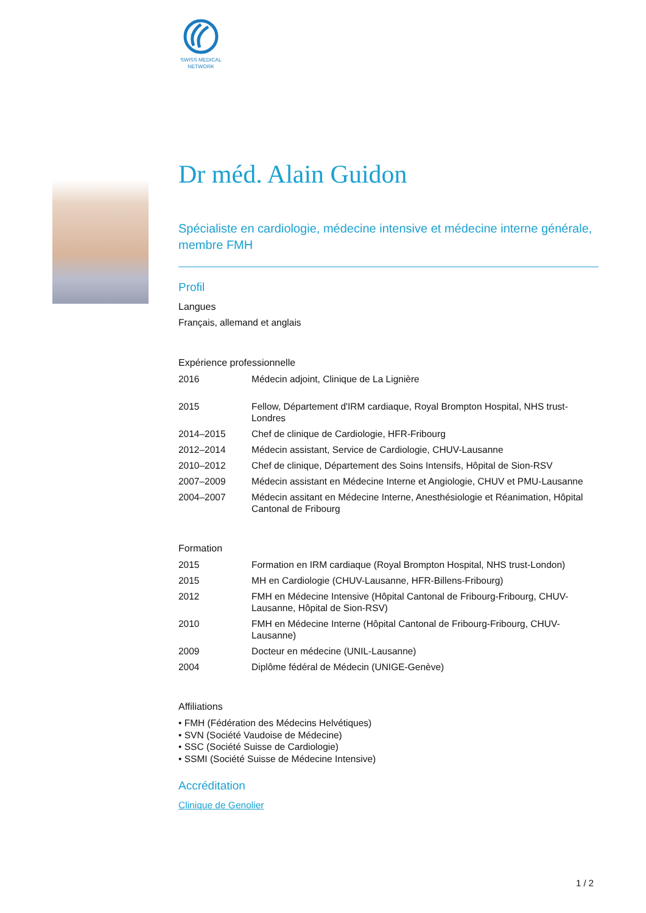SWISS MEDICAL NETWORK
Dr méd. Alain Guidon
Spécialiste en cardiologie, médecine intensive et médecine interne générale, membre FMH
Profil
Langues
Français, allemand et anglais
Expérience professionnelle
| 2016 | Médecin adjoint, Clinique de La Lignière |
| 2015 | Fellow, Département d'IRM cardiaque, Royal Brompton Hospital, NHS trust-Londres |
| 2014–2015 | Chef de clinique de Cardiologie, HFR-Fribourg |
| 2012–2014 | Médecin assistant, Service de Cardiologie, CHUV-Lausanne |
| 2010–2012 | Chef de clinique, Département des Soins Intensifs, Hôpital de Sion-RSV |
| 2007–2009 | Médecin assistant en Médecine Interne et Angiologie, CHUV et PMU-Lausanne |
| 2004–2007 | Médecin assitant en Médecine Interne, Anesthésiologie et Réanimation, Hôpital Cantonal de Fribourg |
Formation
| 2015 | Formation en IRM cardiaque (Royal Brompton Hospital, NHS trust-London) |
| 2015 | MH en Cardiologie (CHUV-Lausanne, HFR-Billens-Fribourg) |
| 2012 | FMH en Médecine Intensive (Hôpital Cantonal de Fribourg-Fribourg, CHUV-Lausanne, Hôpital de Sion-RSV) |
| 2010 | FMH en Médecine Interne (Hôpital Cantonal de Fribourg-Fribourg, CHUV-Lausanne) |
| 2009 | Docteur en médecine (UNIL-Lausanne) |
| 2004 | Diplôme fédéral de Médecin (UNIGE-Genève) |
Affiliations
• FMH (Fédération des Médecins Helvétiques)
• SVN (Société Vaudoise de Médecine)
• SSC (Société Suisse de Cardiologie)
• SSMI (Société Suisse de Médecine Intensive)
Accréditation
Clinique de Genolier
1 / 2